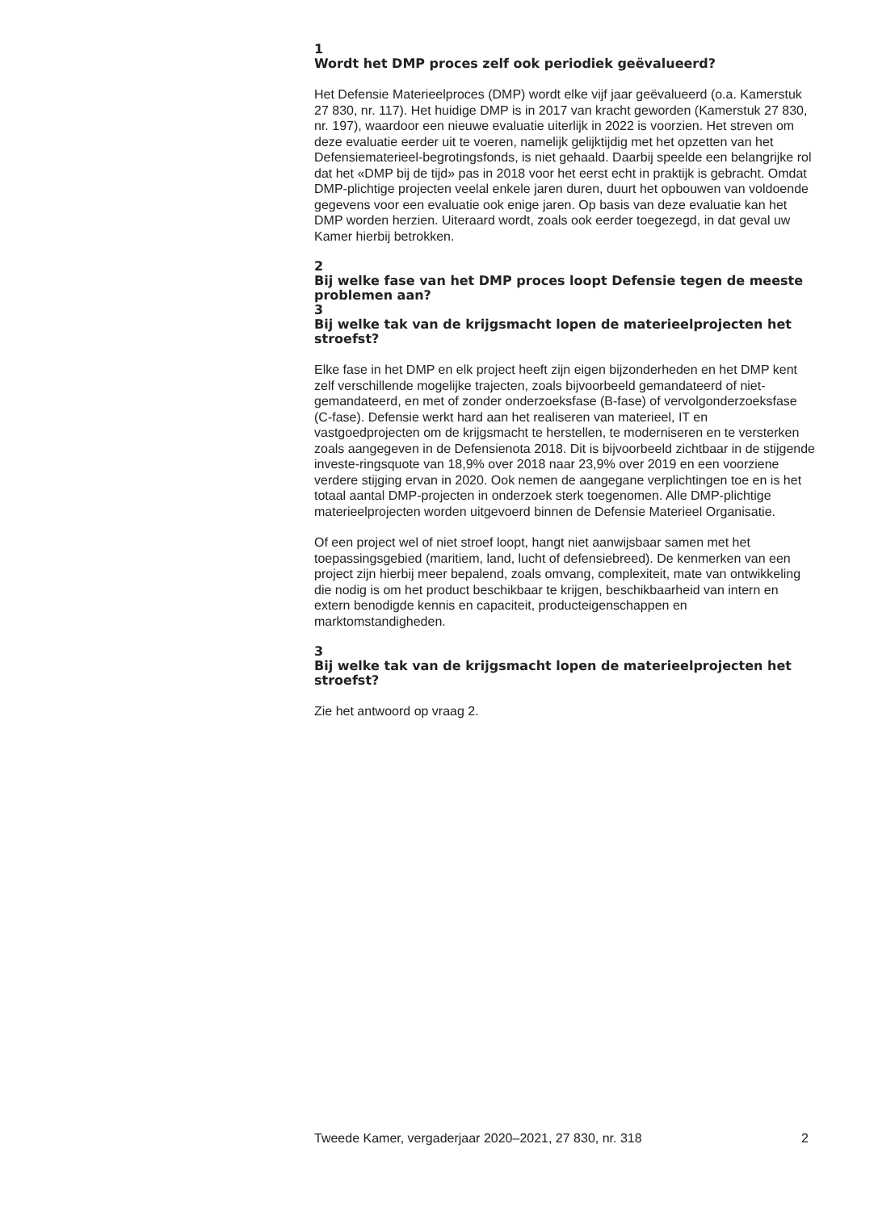1
Wordt het DMP proces zelf ook periodiek geëvalueerd?
Het Defensie Materieelproces (DMP) wordt elke vijf jaar geëvalueerd (o.a. Kamerstuk 27 830, nr. 117). Het huidige DMP is in 2017 van kracht geworden (Kamerstuk 27 830, nr. 197), waardoor een nieuwe evaluatie uiterlijk in 2022 is voorzien. Het streven om deze evaluatie eerder uit te voeren, namelijk gelijktijdig met het opzetten van het Defensiematerieel-begrotingsfonds, is niet gehaald. Daarbij speelde een belangrijke rol dat het «DMP bij de tijd» pas in 2018 voor het eerst echt in praktijk is gebracht. Omdat DMP-plichtige projecten veelal enkele jaren duren, duurt het opbouwen van voldoende gegevens voor een evaluatie ook enige jaren. Op basis van deze evaluatie kan het DMP worden herzien. Uiteraard wordt, zoals ook eerder toegezegd, in dat geval uw Kamer hierbij betrokken.
2
Bij welke fase van het DMP proces loopt Defensie tegen de meeste problemen aan?
3
Bij welke tak van de krijgsmacht lopen de materieelprojecten het stroefst?
Elke fase in het DMP en elk project heeft zijn eigen bijzonderheden en het DMP kent zelf verschillende mogelijke trajecten, zoals bijvoorbeeld gemandateerd of niet-gemandateerd, en met of zonder onderzoeksfase (B-fase) of vervolgonderzoeksfase (C-fase). Defensie werkt hard aan het realiseren van materieel, IT en vastgoedprojecten om de krijgsmacht te herstellen, te moderniseren en te versterken zoals aangegeven in de Defensienota 2018. Dit is bijvoorbeeld zichtbaar in de stijgende investe-ringsquote van 18,9% over 2018 naar 23,9% over 2019 en een voorziene verdere stijging ervan in 2020. Ook nemen de aangegane verplichtingen toe en is het totaal aantal DMP-projecten in onderzoek sterk toegenomen. Alle DMP-plichtige materieelprojecten worden uitgevoerd binnen de Defensie Materieel Organisatie.
Of een project wel of niet stroef loopt, hangt niet aanwijsbaar samen met het toepassingsgebied (maritiem, land, lucht of defensiebreed). De kenmerken van een project zijn hierbij meer bepalend, zoals omvang, complexiteit, mate van ontwikkeling die nodig is om het product beschikbaar te krijgen, beschikbaarheid van intern en extern benodigde kennis en capaciteit, producteigenschappen en marktomstandigheden.
3
Bij welke tak van de krijgsmacht lopen de materieelprojecten het stroefst?
Zie het antwoord op vraag 2.
Tweede Kamer, vergaderjaar 2020–2021, 27 830, nr. 318 2